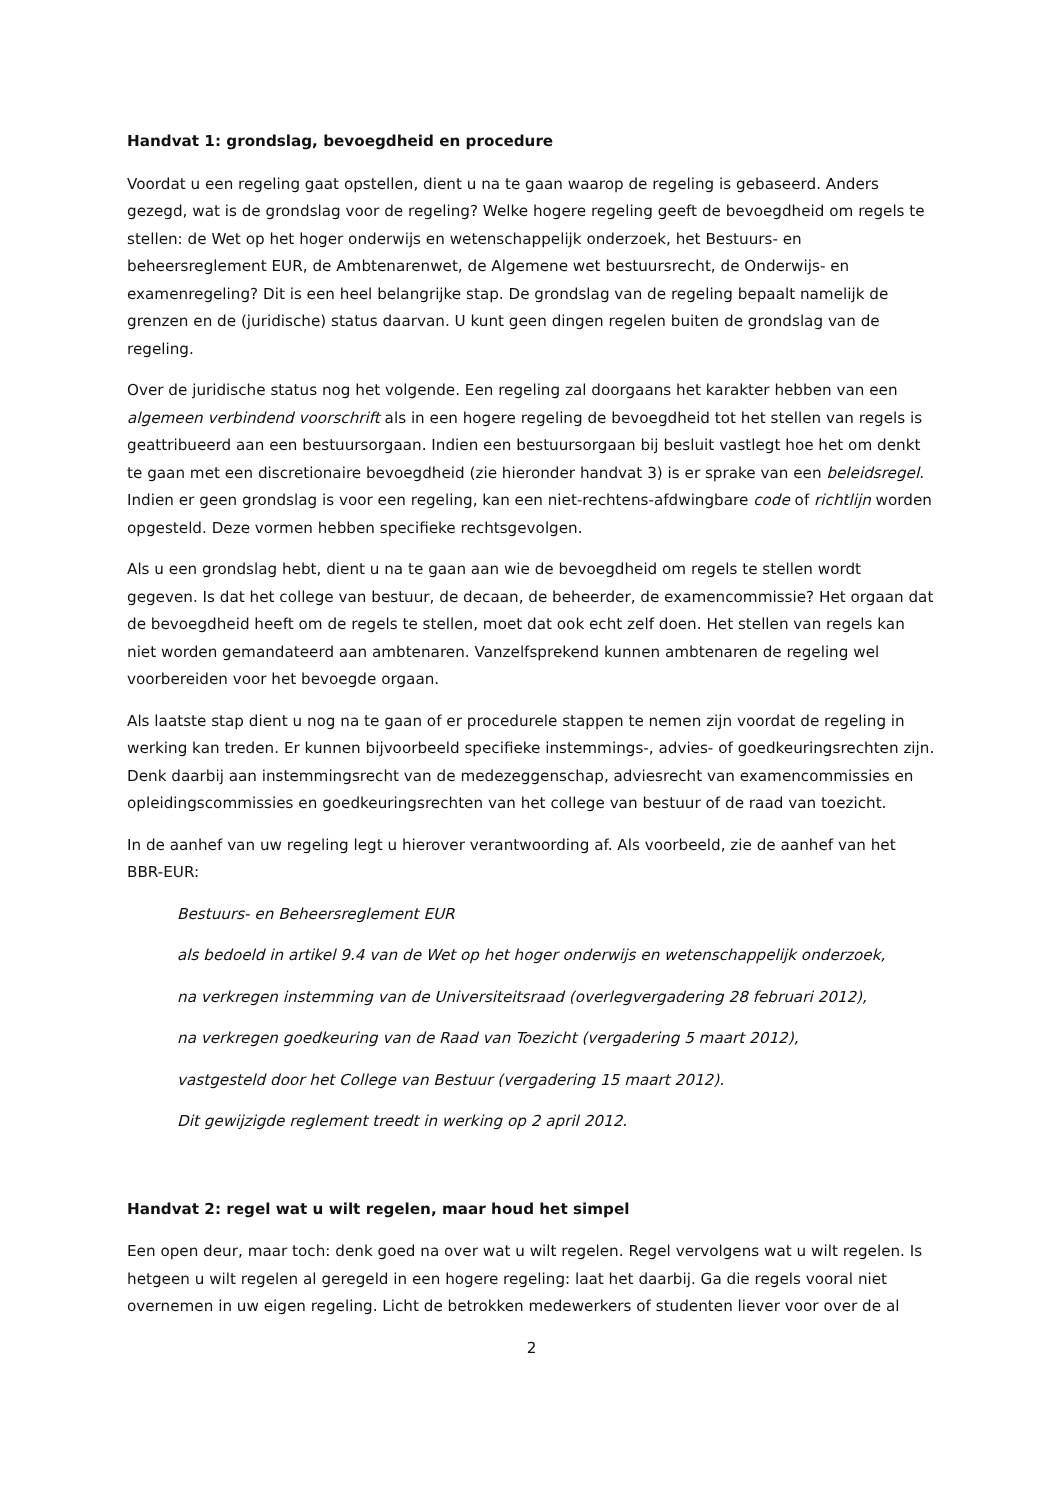Handvat 1: grondslag, bevoegdheid en procedure
Voordat u een regeling gaat opstellen, dient u na te gaan waarop de regeling is gebaseerd. Anders gezegd, wat is de grondslag voor de regeling? Welke hogere regeling geeft de bevoegdheid om regels te stellen: de Wet op het hoger onderwijs en wetenschappelijk onderzoek, het Bestuurs- en beheersreglement EUR, de Ambtenarenwet, de Algemene wet bestuursrecht, de Onderwijs- en examenregeling? Dit is een heel belangrijke stap. De grondslag van de regeling bepaalt namelijk de grenzen en de (juridische) status daarvan. U kunt geen dingen regelen buiten de grondslag van de regeling.
Over de juridische status nog het volgende. Een regeling zal doorgaans het karakter hebben van een algemeen verbindend voorschrift als in een hogere regeling de bevoegdheid tot het stellen van regels is geattribueerd aan een bestuursorgaan. Indien een bestuursorgaan bij besluit vastlegt hoe het om denkt te gaan met een discretionaire bevoegdheid (zie hieronder handvat 3) is er sprake van een beleidsregel. Indien er geen grondslag is voor een regeling, kan een niet-rechtens-afdwingbare code of richtlijn worden opgesteld. Deze vormen hebben specifieke rechtsgevolgen.
Als u een grondslag hebt, dient u na te gaan aan wie de bevoegdheid om regels te stellen wordt gegeven. Is dat het college van bestuur, de decaan, de beheerder, de examencommissie? Het orgaan dat de bevoegdheid heeft om de regels te stellen, moet dat ook echt zelf doen. Het stellen van regels kan niet worden gemandateerd aan ambtenaren. Vanzelfsprekend kunnen ambtenaren de regeling wel voorbereiden voor het bevoegde orgaan.
Als laatste stap dient u nog na te gaan of er procedurele stappen te nemen zijn voordat de regeling in werking kan treden. Er kunnen bijvoorbeeld specifieke instemmings-, advies- of goedkeuringsrechten zijn. Denk daarbij aan instemmingsrecht van de medezeggenschap, adviesrecht van examencommissies en opleidingscommissies en goedkeuringsrechten van het college van bestuur of de raad van toezicht.
In de aanhef van uw regeling legt u hierover verantwoording af. Als voorbeeld, zie de aanhef van het BBR-EUR:
Bestuurs- en Beheersreglement EUR
als bedoeld in artikel 9.4 van de Wet op het hoger onderwijs en wetenschappelijk onderzoek,
na verkregen instemming van de Universiteitsraad (overlegvergadering 28 februari 2012),
na verkregen goedkeuring van de Raad van Toezicht (vergadering 5 maart 2012),
vastgesteld door het College van Bestuur (vergadering 15 maart 2012).
Dit gewijzigde reglement treedt in werking op 2 april 2012.
Handvat 2: regel wat u wilt regelen, maar houd het simpel
Een open deur, maar toch: denk goed na over wat u wilt regelen. Regel vervolgens wat u wilt regelen. Is hetgeen u wilt regelen al geregeld in een hogere regeling: laat het daarbij. Ga die regels vooral niet overnemen in uw eigen regeling. Licht de betrokken medewerkers of studenten liever voor over de al
2